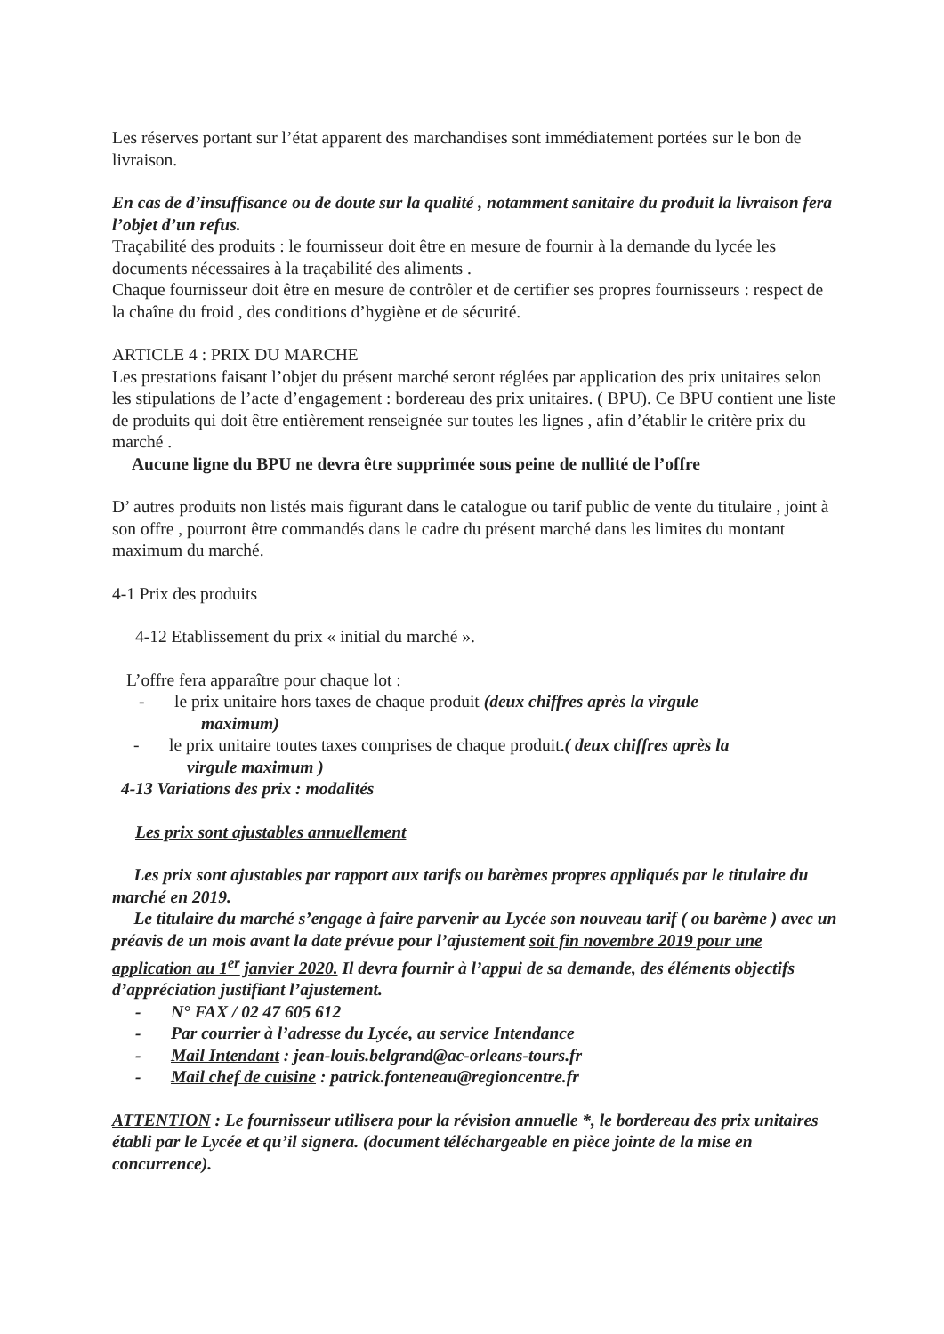Les réserves portant sur l’état apparent des marchandises sont immédiatement portées sur le bon de livraison.
En cas de d’insuffisance ou de doute sur la qualité , notamment sanitaire du produit la livraison fera l’objet d’un refus.
Traçabilité des produits : le fournisseur doit être en mesure de fournir à la demande du lycée les documents nécessaires à la traçabilité des aliments .
Chaque fournisseur doit être en mesure de contrôler et de certifier ses propres fournisseurs : respect de la chaîne du froid , des conditions d’hygiène et de sécurité.
ARTICLE 4 : PRIX DU MARCHE
Les prestations faisant l’objet du présent marché seront réglées par application des prix unitaires selon les stipulations de l’acte d’engagement : bordereau des prix unitaires. ( BPU). Ce BPU contient une liste de produits qui doit être entièrement renseignée sur toutes les lignes , afin d’établir le critère prix du marché .
Aucune ligne du BPU ne devra être supprimée sous peine de nullité de l’offre
D’ autres produits non listés mais figurant dans le catalogue ou tarif public de vente du titulaire , joint à son offre , pourront être commandés dans le cadre du présent marché dans les limites du montant maximum du marché.
4-1 Prix des produits
4-12 Etablissement du prix « initial du marché ».
L’offre fera apparaître pour chaque lot :
- le prix unitaire hors taxes de chaque produit (deux chiffres après la virgule
maximum)
- le prix unitaire toutes taxes comprises de chaque produit.( deux chiffres après la
virgule maximum )
4-13 Variations des prix : modalités
Les prix sont ajustables annuellement
Les prix sont ajustables par rapport aux tarifs ou barèmes propres appliqués par le titulaire du marché en 2019.
Le titulaire du marché s’engage à faire parvenir au Lycée son nouveau tarif ( ou barème ) avec un préavis de un mois avant la date prévue pour l’ajustement soit fin novembre 2019 pour une application au 1<sup>er</sup> janvier 2020. Il devra fournir à l’appui de sa demande, des éléments objectifs d’appréciation justifiant l’ajustement.
- N° FAX / 02 47 605 612
- Par courrier à l’adresse du Lycée, au service Intendance
- Mail Intendant : jean-louis.belgrand@ac-orleans-tours.fr
- Mail chef de cuisine : patrick.fonteneau@regioncentre.fr
ATTENTION : Le fournisseur utilisera pour la révision annuelle *, le bordereau des prix unitaires établi par le Lycée et qu’il signera. (document téléchargeable en pièce jointe de la mise en concurrence).